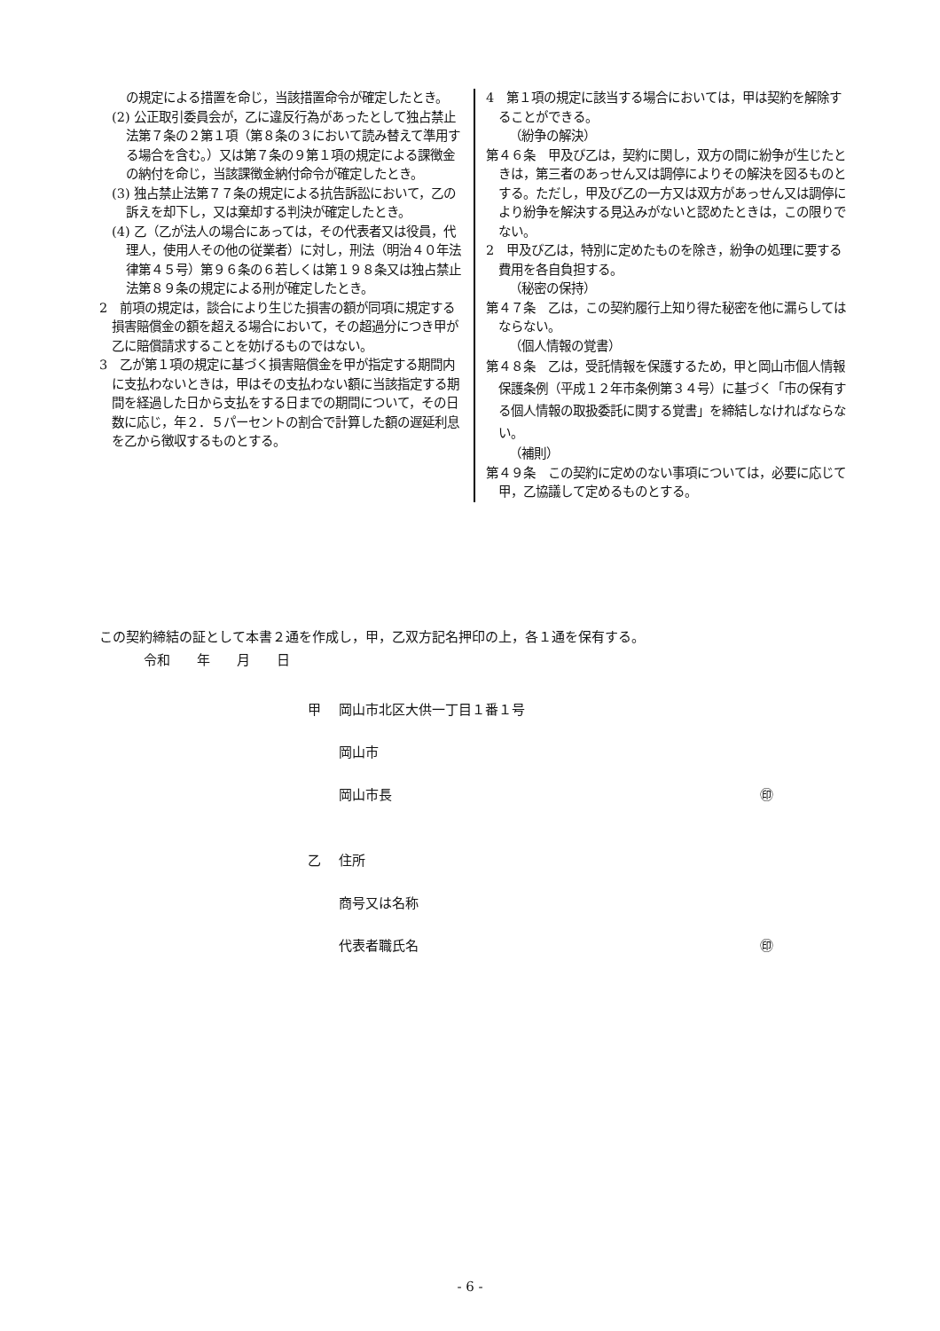の規定による措置を命じ，当該措置命令が確定したとき。
(2) 公正取引委員会が，乙に違反行為があったとして独占禁止法第７条の２第１項（第８条の３において読み替えて準用する場合を含む。）又は第７条の９第１項の規定による課徴金の納付を命じ，当該課徴金納付命令が確定したとき。
(3) 独占禁止法第７７条の規定による抗告訴訟において，乙の訴えを却下し，又は棄却する判決が確定したとき。
(4) 乙（乙が法人の場合にあっては，その代表者又は役員，代理人，使用人その他の従業者）に対し，刑法（明治４０年法律第４５号）第９６条の６若しくは第１９８条又は独占禁止法第８９条の規定による刑が確定したとき。
2　前項の規定は，談合により生じた損害の額が同項に規定する損害賠償金の額を超える場合において，その超過分につき甲が乙に賠償請求することを妨げるものではない。
3　乙が第１項の規定に基づく損害賠償金を甲が指定する期間内に支払わないときは，甲はその支払わない額に当該指定する期間を経過した日から支払をする日までの期間について，その日数に応じ，年２．５パーセントの割合で計算した額の遅延利息を乙から徴収するものとする。
4　第１項の規定に該当する場合においては，甲は契約を解除することができる。
（紛争の解決）
第４６条　甲及び乙は，契約に関し，双方の間に紛争が生じたときは，第三者のあっせん又は調停によりその解決を図るものとする。ただし，甲及び乙の一方又は双方があっせん又は調停により紛争を解決する見込みがないと認めたときは，この限りでない。
2　甲及び乙は，特別に定めたものを除き，紛争の処理に要する費用を各自負担する。
（秘密の保持）
第４７条　乙は，この契約履行上知り得た秘密を他に漏らしてはならない。
（個人情報の覚書）
第４８条　乙は，受託情報を保護するため，甲と岡山市個人情報保護条例（平成１２年市条例第３４号）に基づく「市の保有する個人情報の取扱委託に関する覚書」を締結しなければならない。
（補則）
第４９条　この契約に定めのない事項については，必要に応じて甲，乙協議して定めるものとする。
この契約締結の証として本書２通を作成し，甲，乙双方記名押印の上，各１通を保有する。
令和　　年　　月　　日
甲 岡山市北区大供一丁目１番１号
岡山市
岡山市長 ㊞
乙 住所
商号又は名称
代表者職氏名 ㊞
- 6 -